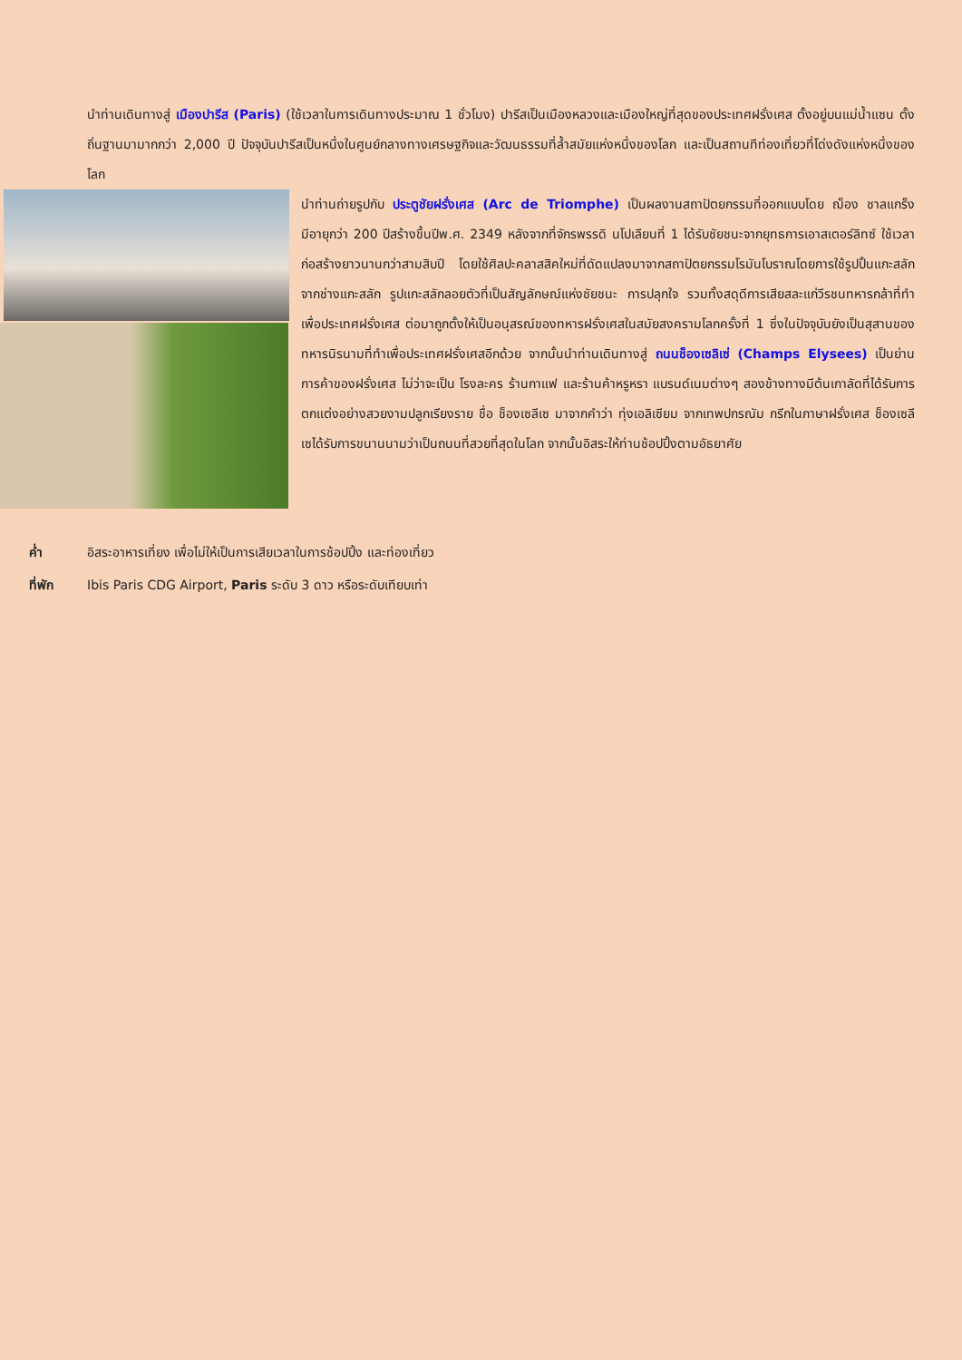นำท่านเดินทางสู่ เมืองปารีส (Paris) (ใช้เวลาในการเดินทางประมาณ 1 ชั่วโมง) ปารีสเป็นเมืองหลวงและเมืองใหญ่ที่สุดของประเทศฝรั่งเศส ตั้งอยู่บนแม่น้ำแซน ตั้งถิ่นฐานมามากกว่า 2,000 ปี ปัจจุบันปารีสเป็นหนึ่งในศูนย์กลางทางเศรษฐกิจและวัฒนธรรมที่ล้ำสมัยแห่งหนึ่งของโลก และเป็นสถานทีท่องเที่ยวที่โด่งดังแห่งหนึ่งของโลก
นำท่านถ่ายรูปกับ ประตูชัยฝรั่งเศส (Arc de Triomphe) เป็นผลงานสถาปัตยกรรมที่ออกแบบโดย ฌ็อง ชาลแกร็ง มีอายุกว่า 200 ปีสร้างขึ้นปีพ.ศ. 2349 หลังจากที่จักรพรรดิ นโปเลียนที่ 1 ได้รับชัยชนะจากยุทธการเอาสเตอร์ลิทซ์ ใช้เวลาก่อสร้างยาวนานกว่าสามสิบปี โดยใช้ศิลปะคลาสสิคใหม่ที่ดัดแปลงมาจากสถาปัตยกรรมโรมันโบราณโดยการใช้รูปปั้นแกะสลักจากช่างแกะสลัก รูปแกะสลักลอยตัวที่เป็นสัญลักษณ์แห่งชัยชนะ การปลุกใจ รวมทั้งสดุดีการเสียสละแก่วีรชนทหารกล้าที่ทำเพื่อประเทศฝรั่งเศส ต่อมาถูกตั้งให้เป็นอนุสรณ์ของทหารฝรั่งเศสในสมัยสงครามโลกครั้งที่ 1 ซึ่งในปัจจุบันยังเป็นสุสานของทหารนิรนามที่ทำเพื่อประเทศฝรั่งเศสอีกด้วย จากนั้นนำท่านเดินทางสู่ ถนนช็องเซลิเซ่ (Champs Elysees) เป็นย่านการค้าของฝรั่งเศส ไม่ว่าจะเป็น โรงละคร ร้านกาแฟ และร้านค้าหรูหรา แบรนด์เนมต่างๆ สองข้างทางมีต้นเกาลัดที่ได้รับการตกแต่งอย่างสวยงามปลูกเรียงราย ชื่อ ช็องเซลีเซ มาจากคำว่า ทุ่งเอลิเซียม จากเทพปกรณัม กรีกในภาษาฝรั่งเศส ช็องเซลีเซได้รับการขนานนามว่าเป็นถนนที่สวยที่สุดในโลก จากนั้นอิสระให้ท่านช้อปปิ้งตามอัธยาศัย
ค่ำ อิสระอาหารเที่ยง เพื่อไม่ให้เป็นการเสียเวลาในการช้อปปิ้ง และท่องเที่ยว
ที่พัก Ibis Paris CDG Airport, Paris ระดับ 3 ดาว หรือระดับเทียบเท่า